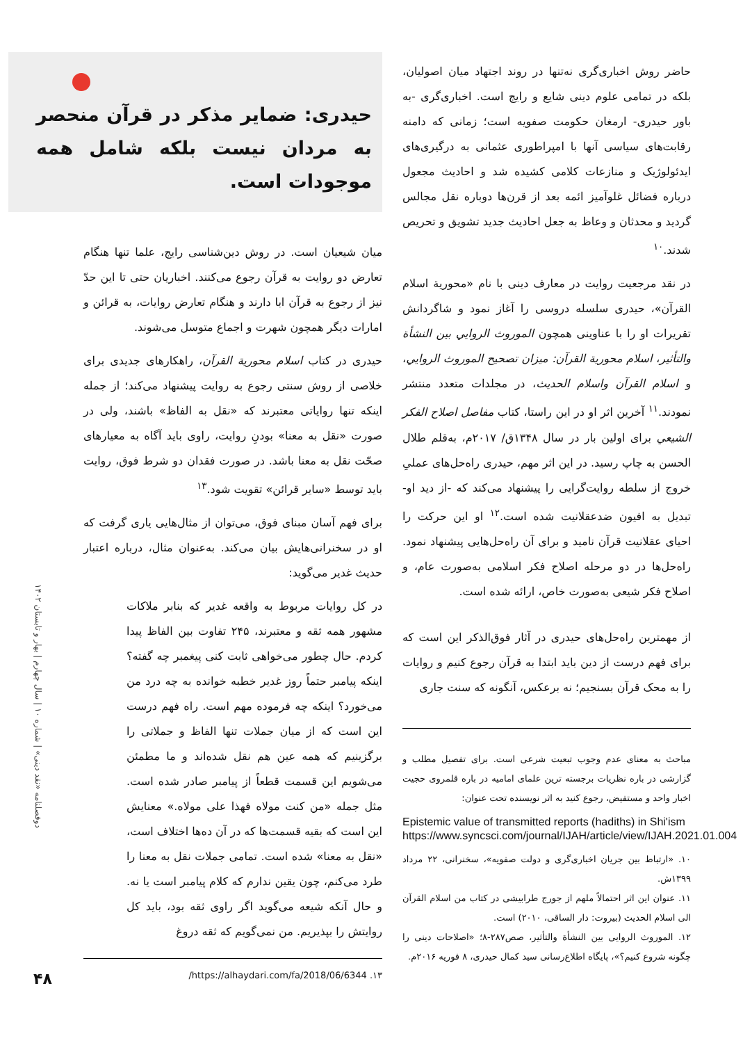حاضر روش اخباری‌گری نه‌تنها در روند اجتهاد میان اصولیان، بلکه در تمامی علوم دینی شایع و رایج است. اخباری‌گری -به باور حیدری- ارمغان حکومت صفویه است؛ زمانی که دامنه رقابت‌های سیاسی آنها با امپراطوری عثمانی به درگیری‌های ایدئولوژیک و منازعات کلامی کشیده شد و احادیث مجعول درباره فضائل غلوآمیز ائمه بعد از قرن‌ها دوباره نقل مجالس گردید و محدثان و وعاظ به جعل احادیث جدید تشویق و تحریص شدند.<sup>۱۰</sup>
در نقد مرجعیت روایت در معارف دینی با نام «محورية اسلام القرآن»، حیدری سلسله دروسی را آغاز نمود و شاگردانش تقریرات او را با عناوینی همچون الموروث الروايي بين النشأة والتأثير، اسلام محورية القرآن: ميزان تصحيح الموروث الروايي، و اسلام القرآن واسلام الحديث، در مجلدات متعدد منتشر نمودند.<sup>۱۱</sup> آخرین اثر او در این راستا، کتاب مفاصل اصلاح الفكر الشيعي برای اولین بار در سال ۱۳۴۸ق/ ۲۰۱۷م، به‌قلم طلال الحسن به چاپ رسید. در این اثر مهم، حیدری راه‌حل‌های عملیِ خروج از سلطه روایت‌گرایی را پیشنهاد می‌کند که -از دید او- تبدیل به افیون ضدعقلانیت شده است.<sup>۱۲</sup> او این حرکت را احیای عقلانیت قرآن نامید و برای آن راه‌حل‌هایی پیشنهاد نمود. راه‌حل‌ها در دو مرحله اصلاح فکر اسلامی به‌صورت عام، و اصلاح فکر شیعی به‌صورت خاص، ارائه شده است.
از مهمترین راه‌حل‌های حیدری در آثار فوق‌الذکر این است که برای فهم درست از دین باید ابتدا به قرآن رجوع کنیم و روایات را به محک قرآن بسنجیم؛ نه برعکس، آنگونه که سنت جاری
مباحث به معنای عدم وجوب تبعیت شرعی است. برای تفصیل مطلب و گزارشی در باره نظریات برجسته ترین علمای امامیه در باره قلمروی حجیت اخبار واحد و مستفیض، رجوع کنید به اثر نویسنده تحت عنوان:
Epistemic value of transmitted reports (hadiths) in Shi'ism https://www.syncsci.com/journal/IJAH/article/view/IJAH.2021.01.004
۱۰. «ارتباط بین جریان اخباری‌گری و دولت صفویه»، سخنرانی، ۲۲ مرداد ۱۳۹۹ش.
۱۱. عنوان این اثر احتمالاً ملهم از جورج طرابیشی در کتاب من اسلام القرآن الی اسلام الحديث (بیروت: دار الساقی، ۲۰۱۰) است.
۱۲. الموروث الروایی بین النشأة والتأثیر، صص۲۸۷-۸؛ «اصلاحات دینی را چگونه شروع کنیم؟»، پایگاه اطلاع‌رسانی سید کمال حیدری، ۸ فوریه ۲۰۱۶م.
حیدری: ضمایر مذکر در قرآن منحصر به مردان نیست بلکه شامل همه موجودات است.
میان شیعیان است. در روش دین‌شناسی رایج، علما تنها هنگام تعارض دو روایت به قرآن رجوع می‌کنند. اخباریان حتی تا این حدّ نیز از رجوع به قرآن ابا دارند و هنگام تعارض روایات، به قرائن و امارات دیگر همچون شهرت و اجماع متوسل می‌شوند.
حیدری در کتاب اسلام محورية القرآن، راهکارهای جدیدی برای خلاصی از روش سنتی رجوع به روایت پیشنهاد می‌کند؛ از جمله اینکه تنها روایاتی معتبرند که «نقل به الفاظ» باشند، ولی در صورت «نقل به معنا» بودنِ روایت، راوی باید آگاه به معیارهای صحّت نقل به معنا باشد. در صورت فقدان دو شرط فوق، روایت باید توسط «سایر قرائن» تقویت شود.<sup>۱۳</sup>
برای فهم آسان مبنای فوق، می‌توان از مثال‌هایی یاری گرفت که او در سخنرانی‌هایش بیان می‌کند. به‌عنوان مثال، درباره اعتبار حدیث غدیر می‌گوید:
در کل روایات مربوط به واقعه غدیر که بنابر ملاکات مشهور همه ثقه و معتبرند، ۲۴۵ تفاوت بین الفاظ پیدا کردم. حال چطور می‌خواهی ثابت کنی پیغمبر چه گفته؟ اینکه پیامبر حتماً روز غدیر خطبه خوانده به چه درد من می‌خورد؟ اینکه چه فرموده مهم است. راه فهم درست این است که از میان جملات تنها الفاظ و جملاتی را برگزینیم که همه عین هم نقل شده‌اند و ما مطمئن می‌شویم این قسمت قطعاً از پیامبر صادر شده است. مثل جمله «من كنت مولاه فهذا علی مولاه.» معنایش این است که بقیه قسمت‌ها که در آن ده‌ها اختلاف است، «نقل به معنا» شده است. تمامی جملات نقل به معنا را طرد می‌کنم، چون یقین ندارم که کلام پیامبر است یا نه. و حال آنکه شیعه می‌گوید اگر راوی ثقه بود، باید کل روایتش را بپذیریم. من نمی‌گویم که ثقه دروغ
۱۳. https://alhaydari.com/fa/2018/06/6344/
دوفصلنامه «نقد دینی» | شماره ۱۰ | سال چهارم | بهار و تابستان ۱۴۰۲
۴۸